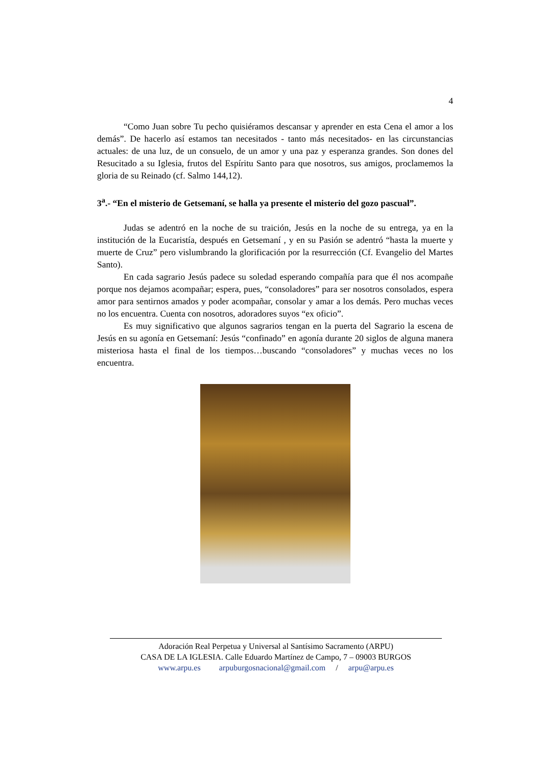4
“Como Juan sobre Tu pecho quisiéramos descansar y aprender en esta Cena el amor a los demás”. De hacerlo así estamos tan necesitados - tanto más necesitados- en las circunstancias actuales: de una luz, de un consuelo, de un amor y una paz y esperanza grandes. Son dones del Resucitado a su Iglesia, frutos del Espíritu Santo para que nosotros, sus amigos, proclamemos la gloria de su Reinado (cf. Salmo 144,12).
3<sup>a</sup>.- “En el misterio de Getsemaní, se halla ya presente el misterio del gozo pascual”.
Judas se adentró en la noche de su traición, Jesús en la noche de su entrega, ya en la institución de la Eucaristía, después en Getsemaní , y en su Pasión se adentró “hasta la muerte y muerte de Cruz” pero vislumbrando la glorificación por la resurrección (Cf. Evangelio del Martes Santo).
En cada sagrario Jesús padece su soledad esperando compañía para que él nos acompañe porque nos dejamos acompañar; espera, pues, “consoladores” para ser nosotros consolados, espera amor para sentirnos amados y poder acompañar, consolar y amar a los demás. Pero muchas veces no los encuentra. Cuenta con nosotros, adoradores suyos “ex oficio”.
Es muy significativo que algunos sagrarios tengan en la puerta del Sagrario la escena de Jesús en su agonía en Getsemaní: Jesús “confinado” en agonía durante 20 siglos de alguna manera misteriosa hasta el final de los tiempos…buscando “consoladores” y muchas veces no los encuentra.
Adoración Real Perpetua y Universal al Santísimo Sacramento (ARPU)
CASA DE LA IGLESIA. Calle Eduardo Martínez de Campo, 7 – 09003 BURGOS
www.arpu.es arpuburgosnacional@gmail.com / arpu@arpu.es